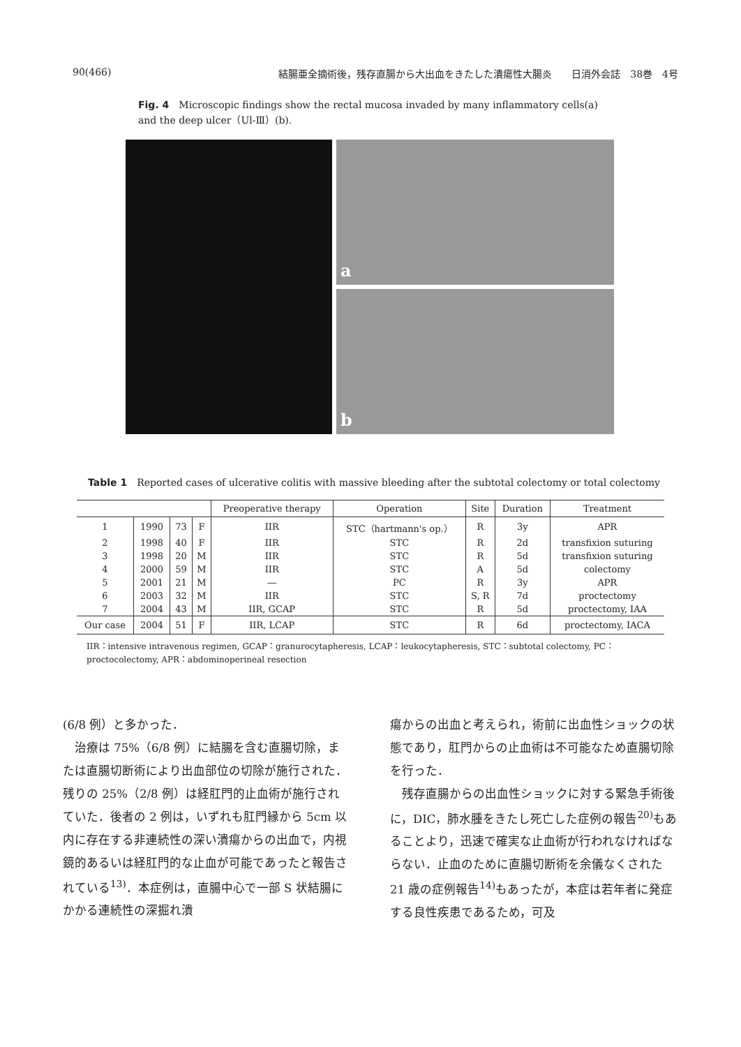90(466) 結腸亜全摘術後，残存直腸から大出血をきたした潰瘍性大腸炎　　日消外会誌　38巻　4号
Fig. 4　Microscopic findings show the rectal mucosa invaded by many inflammatory cells(a) and the deep ulcer（Ul-Ⅲ）(b).
a
b
Table 1　Reported cases of ulcerative colitis with massive bleeding after the subtotal colectomy or total colectomy
| | | | | Preoperative therapy | Operation | Site | Duration | Treatment |
| --- | --- | --- | --- | --- | --- | --- | --- | --- |
| 1 | 1990 | 73 | F | IIR | STC（hartmann's op.） | R | 3y | APR |
| 2 | 1998 | 40 | F | IIR | STC | R | 2d | transfixion suturing |
| 3 | 1998 | 20 | M | IIR | STC | R | 5d | transfixion suturing |
| 4 | 2000 | 59 | M | IIR | STC | A | 5d | colectomy |
| 5 | 2001 | 21 | M | ― | PC | R | 3y | APR |
| 6 | 2003 | 32 | M | IIR | STC | S, R | 7d | proctectomy |
| 7 | 2004 | 43 | M | IIR, GCAP | STC | R | 5d | proctectomy, IAA |
| Our case | 2004 | 51 | F | IIR, LCAP | STC | R | 6d | proctectomy, IACA |
IIR：intensive intravenous regimen, GCAP：granurocytapheresis, LCAP：leukocytapheresis, STC：subtotal colectomy, PC：proctocolectomy, APR：abdominoperineal resection
(6/8 例）と多かった．
　治療は 75%（6/8 例）に結腸を含む直腸切除，または直腸切断術により出血部位の切除が施行された．残りの 25%（2/8 例）は経肛門的止血術が施行されていた．後者の 2 例は，いずれも肛門縁から 5cm 以内に存在する非連続性の深い潰瘍からの出血で，内視鏡的あるいは経肛門的な止血が可能であったと報告されている<sup>13)</sup>．本症例は，直腸中心で一部 S 状結腸にかかる連続性の深掘れ潰
瘍からの出血と考えられ，術前に出血性ショックの状態であり，肛門からの止血術は不可能なため直腸切除を行った．
　残存直腸からの出血性ショックに対する緊急手術後に，DIC，肺水腫をきたし死亡した症例の報告<sup>20)</sup>もあることより，迅速で確実な止血術が行われなければならない．止血のために直腸切断術を余儀なくされた 21 歳の症例報告<sup>14)</sup>もあったが，本症は若年者に発症する良性疾患であるため，可及